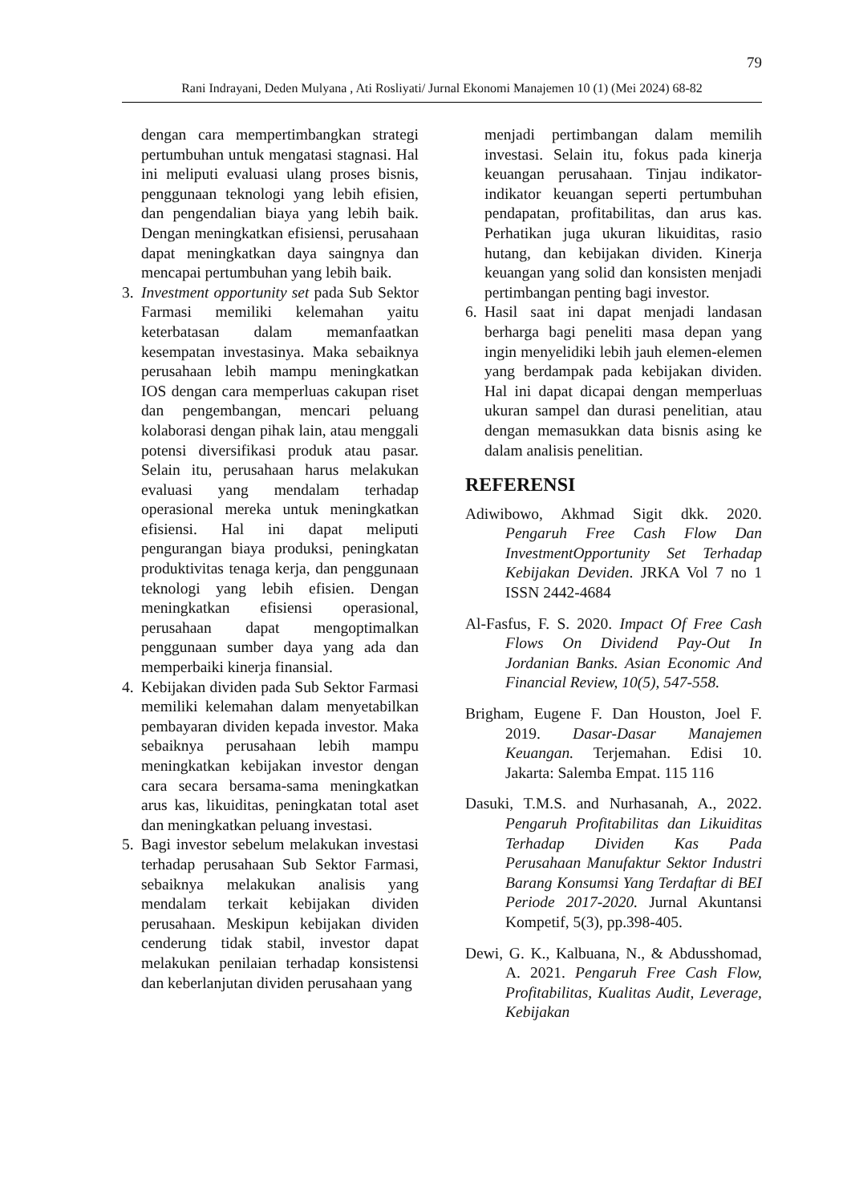79
Rani Indrayani, Deden Mulyana , Ati Rosliyati/ Jurnal Ekonomi Manajemen 10 (1) (Mei 2024) 68-82
dengan cara mempertimbangkan strategi pertumbuhan untuk mengatasi stagnasi. Hal ini meliputi evaluasi ulang proses bisnis, penggunaan teknologi yang lebih efisien, dan pengendalian biaya yang lebih baik. Dengan meningkatkan efisiensi, perusahaan dapat meningkatkan daya saingnya dan mencapai pertumbuhan yang lebih baik.
3. Investment opportunity set pada Sub Sektor Farmasi memiliki kelemahan yaitu keterbatasan dalam memanfaatkan kesempatan investasinya. Maka sebaiknya perusahaan lebih mampu meningkatkan IOS dengan cara memperluas cakupan riset dan pengembangan, mencari peluang kolaborasi dengan pihak lain, atau menggali potensi diversifikasi produk atau pasar. Selain itu, perusahaan harus melakukan evaluasi yang mendalam terhadap operasional mereka untuk meningkatkan efisiensi. Hal ini dapat meliputi pengurangan biaya produksi, peningkatan produktivitas tenaga kerja, dan penggunaan teknologi yang lebih efisien. Dengan meningkatkan efisiensi operasional, perusahaan dapat mengoptimalkan penggunaan sumber daya yang ada dan memperbaiki kinerja finansial.
4. Kebijakan dividen pada Sub Sektor Farmasi memiliki kelemahan dalam menyetabilkan pembayaran dividen kepada investor. Maka sebaiknya perusahaan lebih mampu meningkatkan kebijakan investor dengan cara secara bersama-sama meningkatkan arus kas, likuiditas, peningkatan total aset dan meningkatkan peluang investasi.
5. Bagi investor sebelum melakukan investasi terhadap perusahaan Sub Sektor Farmasi, sebaiknya melakukan analisis yang mendalam terkait kebijakan dividen perusahaan. Meskipun kebijakan dividen cenderung tidak stabil, investor dapat melakukan penilaian terhadap konsistensi dan keberlanjutan dividen perusahaan yang
menjadi pertimbangan dalam memilih investasi. Selain itu, fokus pada kinerja keuangan perusahaan. Tinjau indikator-indikator keuangan seperti pertumbuhan pendapatan, profitabilitas, dan arus kas. Perhatikan juga ukuran likuiditas, rasio hutang, dan kebijakan dividen. Kinerja keuangan yang solid dan konsisten menjadi pertimbangan penting bagi investor.
6. Hasil saat ini dapat menjadi landasan berharga bagi peneliti masa depan yang ingin menyelidiki lebih jauh elemen-elemen yang berdampak pada kebijakan dividen. Hal ini dapat dicapai dengan memperluas ukuran sampel dan durasi penelitian, atau dengan memasukkan data bisnis asing ke dalam analisis penelitian.
REFERENSI
Adiwibowo, Akhmad Sigit dkk. 2020. Pengaruh Free Cash Flow Dan InvestmentOpportunity Set Terhadap Kebijakan Deviden. JRKA Vol 7 no 1 ISSN 2442-4684
Al-Fasfus, F. S. 2020. Impact Of Free Cash Flows On Dividend Pay-Out In Jordanian Banks. Asian Economic And Financial Review, 10(5), 547-558.
Brigham, Eugene F. Dan Houston, Joel F. 2019. Dasar-Dasar Manajemen Keuangan. Terjemahan. Edisi 10. Jakarta: Salemba Empat. 115 116
Dasuki, T.M.S. and Nurhasanah, A., 2022. Pengaruh Profitabilitas dan Likuiditas Terhadap Dividen Kas Pada Perusahaan Manufaktur Sektor Industri Barang Konsumsi Yang Terdaftar di BEI Periode 2017-2020. Jurnal Akuntansi Kompetif, 5(3), pp.398-405.
Dewi, G. K., Kalbuana, N., & Abdusshomad, A. 2021. Pengaruh Free Cash Flow, Profitabilitas, Kualitas Audit, Leverage, Kebijakan